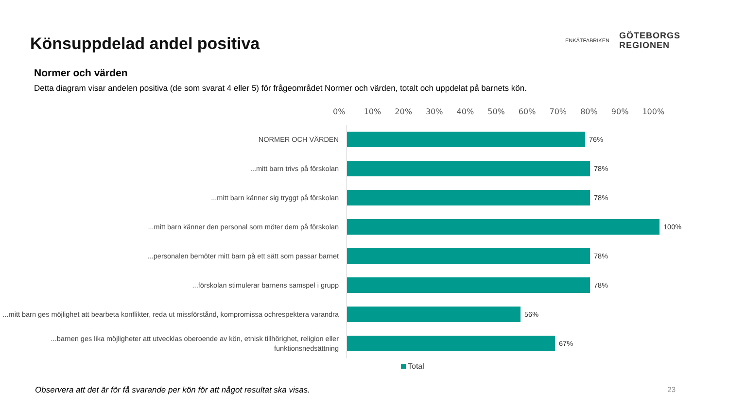Könsuppdelad andel positiva
ENKÄTFABRIKEN
GÖTEBORGS
REGIONEN
Normer och värden
Detta diagram visar andelen positiva (de som svarat 4 eller 5) för frågeområdet Normer och värden, totalt och uppdelat på barnets kön.
0% 10% 20% 30% 40% 50% 60% 70% 80% 90% 100%
NORMER OCH VÄRDEN
76%
...mitt barn trivs på förskolan
78%
...mitt barn känner sig tryggt på förskolan
78%
...mitt barn känner den personal som möter dem på förskolan
100%
...personalen bemöter mitt barn på ett sätt som passar barnet
78%
...förskolan stimulerar barnens samspel i grupp
78%
...mitt barn ges möjlighet att bearbeta konflikter, reda ut missförstånd, kompromissa ochrespektera varandra
56%
...barnen ges lika möjligheter att utvecklas oberoende av kön, etnisk tillhörighet, religion eller funktionsnedsättning
67%
Total
Observera att det är för få svarande per kön för att något resultat ska visas. 23